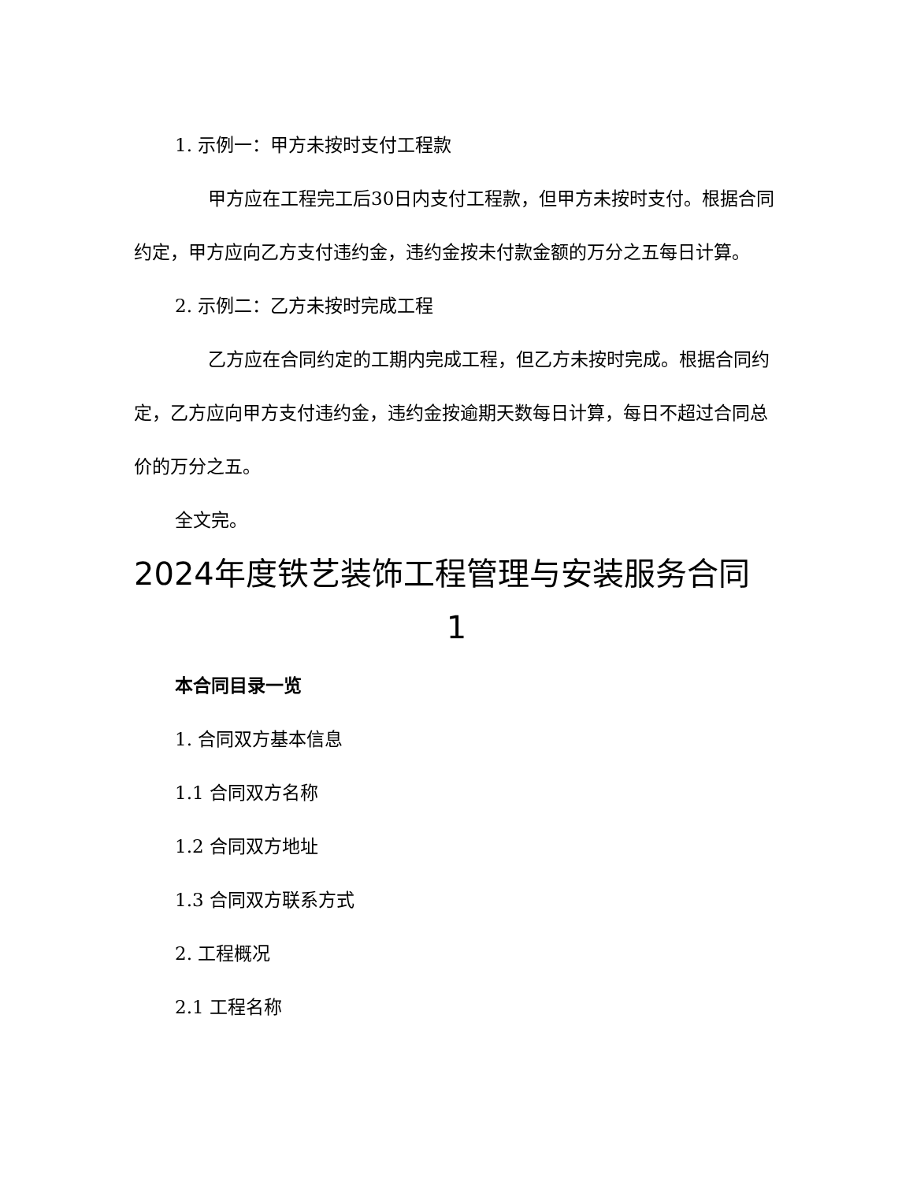1. 示例一：甲方未按时支付工程款
甲方应在工程完工后30日内支付工程款，但甲方未按时支付。根据合同约定，甲方应向乙方支付违约金，违约金按未付款金额的万分之五每日计算。
2. 示例二：乙方未按时完成工程
乙方应在合同约定的工期内完成工程，但乙方未按时完成。根据合同约定，乙方应向甲方支付违约金，违约金按逾期天数每日计算，每日不超过合同总价的万分之五。
全文完。
2024年度铁艺装饰工程管理与安装服务合同
1
本合同目录一览
1. 合同双方基本信息
1.1 合同双方名称
1.2 合同双方地址
1.3 合同双方联系方式
2. 工程概况
2.1 工程名称